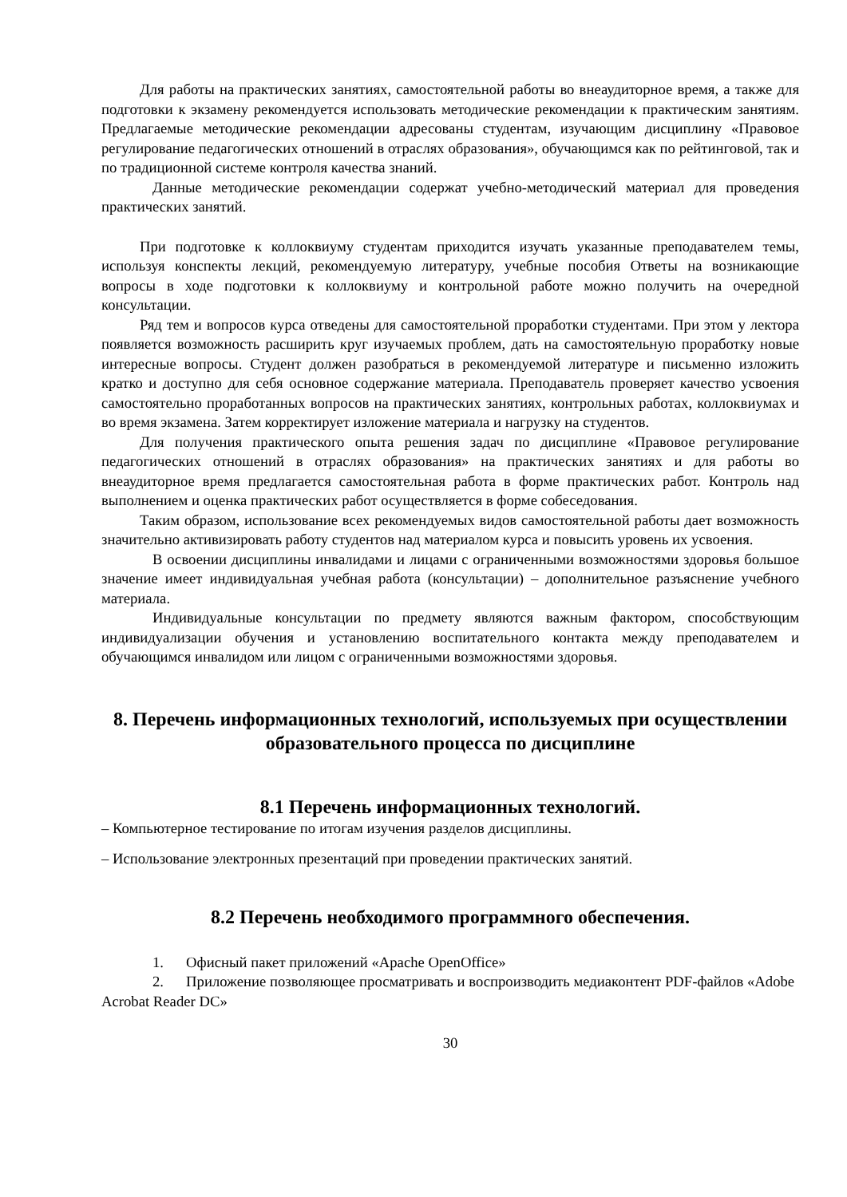Для работы на практических занятиях, самостоятельной работы во внеаудиторное время, а также для подготовки к экзамену рекомендуется использовать методические рекомендации к практическим занятиям. Предлагаемые методические рекомендации адресованы студентам, изучающим дисциплину «Правовое регулирование педагогических отношений в отраслях образования», обучающимся как по рейтинговой, так и по традиционной системе контроля качества знаний.
Данные методические рекомендации содержат учебно-методический материал для проведения практических занятий.
При подготовке к коллоквиуму студентам приходится изучать указанные преподавателем темы, используя конспекты лекций, рекомендуемую литературу, учебные пособия Ответы на возникающие вопросы в ходе подготовки к коллоквиуму и контрольной работе можно получить на очередной консультации.
Ряд тем и вопросов курса отведены для самостоятельной проработки студентами. При этом у лектора появляется возможность расширить круг изучаемых проблем, дать на самостоятельную проработку новые интересные вопросы. Студент должен разобраться в рекомендуемой литературе и письменно изложить кратко и доступно для себя основное содержание материала. Преподаватель проверяет качество усвоения самостоятельно проработанных вопросов на практических занятиях, контрольных работах, коллоквиумах и во время экзамена. Затем корректирует изложение материала и нагрузку на студентов.
Для получения практического опыта решения задач по дисциплине «Правовое регулирование педагогических отношений в отраслях образования» на практических занятиях и для работы во внеаудиторное время предлагается самостоятельная работа в форме практических работ. Контроль над выполнением и оценка практических работ осуществляется в форме собеседования.
Таким образом, использование всех рекомендуемых видов самостоятельной работы дает возможность значительно активизировать работу студентов над материалом курса и повысить уровень их усвоения.
В освоении дисциплины инвалидами и лицами с ограниченными возможностями здоровья большое значение имеет индивидуальная учебная работа (консультации) – дополнительное разъяснение учебного материала.
Индивидуальные консультации по предмету являются важным фактором, способствующим индивидуализации обучения и установлению воспитательного контакта между преподавателем и обучающимся инвалидом или лицом с ограниченными возможностями здоровья.
8. Перечень информационных технологий, используемых при осуществлении образовательного процесса по дисциплине
8.1 Перечень информационных технологий.
– Компьютерное тестирование по итогам изучения разделов дисциплины.
– Использование электронных презентаций при проведении практических занятий.
8.2 Перечень необходимого программного обеспечения.
1. Офисный пакет приложений «Apache OpenOffice»
2. Приложение позволяющее просматривать и воспроизводить медиаконтент PDF-файлов «Adobe Acrobat Reader DC»
30